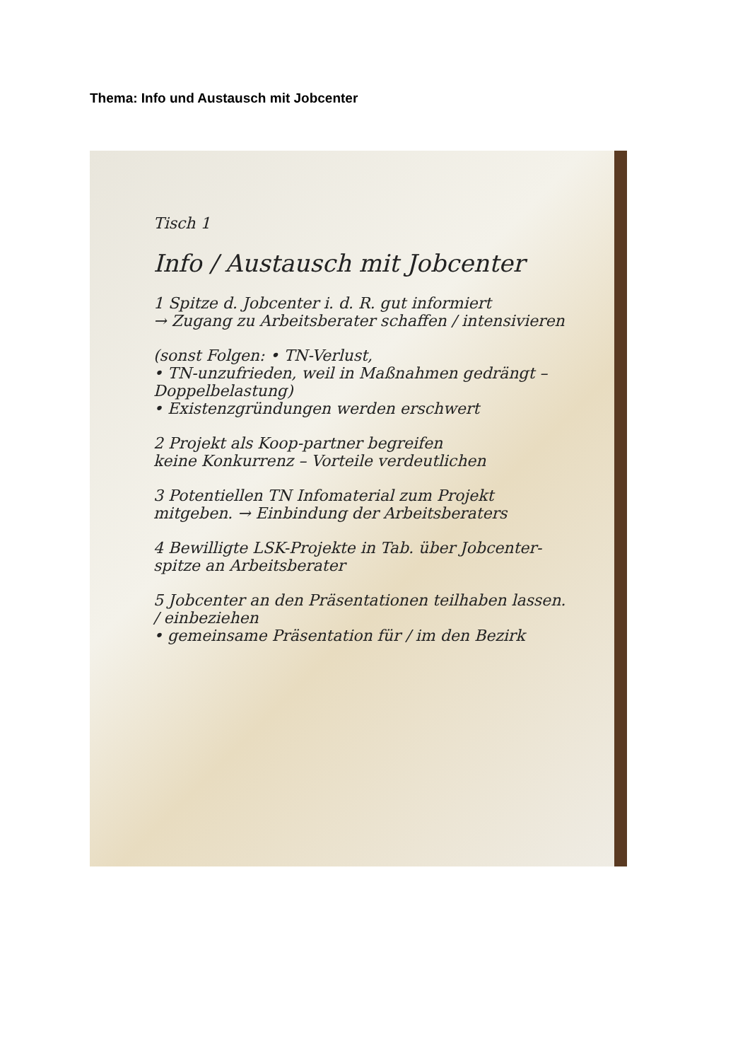Thema: Info und Austausch mit Jobcenter
Tisch 1
Info / Austausch mit Jobcenter
1 Spitze d. Jobcenter i. d. R. gut informiert
→ Zugang zu Arbeitsberater schaffen / intensivieren
(sonst Folgen: • TN-Verlust,
• TN-unzufrieden, weil in Maßnahmen gedrängt – Doppelbelastung)
• Existenzgründungen werden erschwert
2 Projekt als Koop-partner begreifen
keine Konkurrenz – Vorteile verdeutlichen
3 Potentiellen TN Infomaterial zum Projekt mitgeben. → Einbindung der Arbeitsberaters
4 Bewilligte LSK-Projekte in Tab. über Jobcenter-spitze an Arbeitsberater
5 Jobcenter an den Präsentationen teilhaben lassen. / einbeziehen
• gemeinsame Präsentation für / im den Bezirk